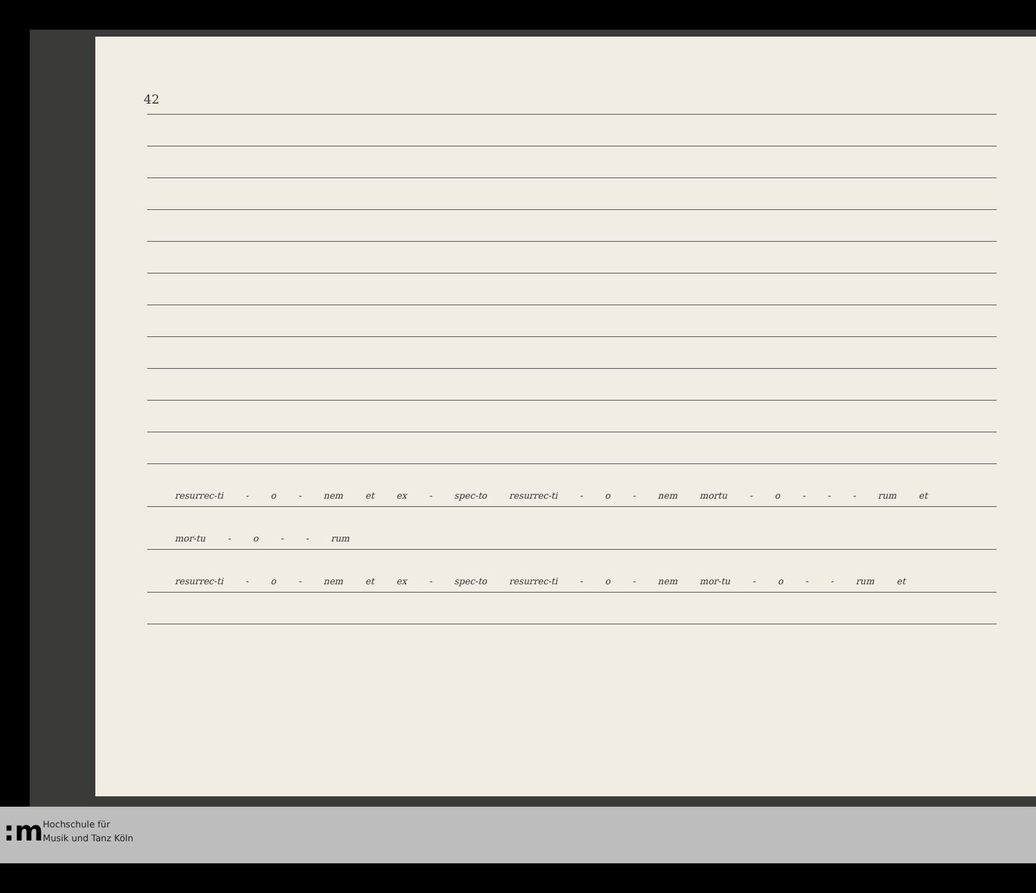42
resurrec-ti - o - nem et ex - spec-to resurrec-ti - o - nem mortu - o - - - rum et
mor-tu - o - - rum
resurrec-ti - o - nem et ex - spec-to resurrec-ti - o - nem mor-tu - o - - rum et
:m
Hochschule für
Musik und Tanz Köln